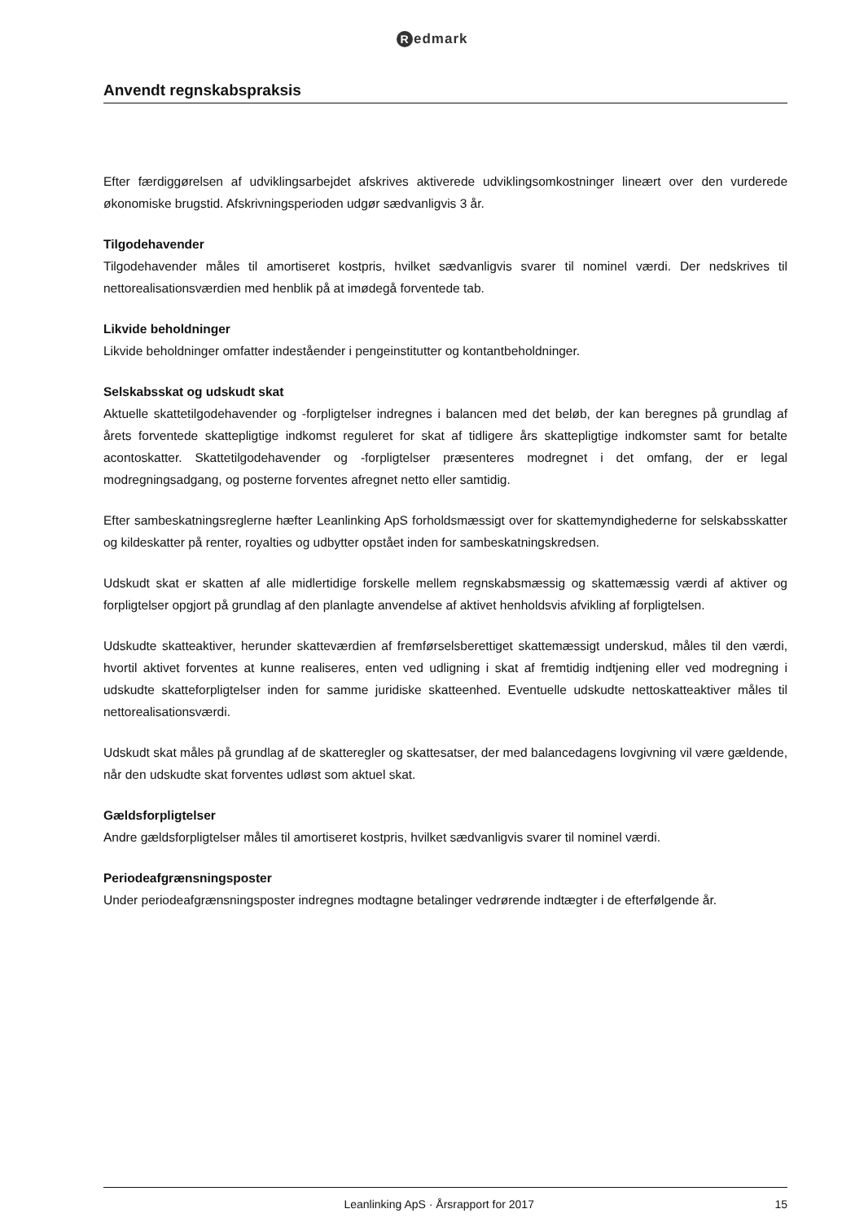Redmark
Anvendt regnskabspraksis
Efter færdiggørelsen af udviklingsarbejdet afskrives aktiverede udviklingsomkostninger lineært over den vurderede økonomiske brugstid. Afskrivningsperioden udgør sædvanligvis 3 år.
Tilgodehavender
Tilgodehavender måles til amortiseret kostpris, hvilket sædvanligvis svarer til nominel værdi. Der nedskrives til nettorealisationsværdien med henblik på at imødegå forventede tab.
Likvide beholdninger
Likvide beholdninger omfatter indeståender i pengeinstitutter og kontantbeholdninger.
Selskabsskat og udskudt skat
Aktuelle skattetilgodehavender og -forpligtelser indregnes i balancen med det beløb, der kan beregnes på grundlag af årets forventede skattepligtige indkomst reguleret for skat af tidligere års skattepligtige indkomster samt for betalte acontoskatter. Skattetilgodehavender og -forpligtelser præsenteres modregnet i det omfang, der er legal modregningsadgang, og posterne forventes afregnet netto eller samtidig.
Efter sambeskatningsreglerne hæfter Leanlinking ApS forholdsmæssigt over for skattemyndighederne for selskabsskatter og kildeskatter på renter, royalties og udbytter opstået inden for sambeskatningskredsen.
Udskudt skat er skatten af alle midlertidige forskelle mellem regnskabsmæssig og skattemæssig værdi af aktiver og forpligtelser opgjort på grundlag af den planlagte anvendelse af aktivet henholdsvis afvikling af forpligtelsen.
Udskudte skatteaktiver, herunder skatteværdien af fremførselsberettiget skattemæssigt underskud, måles til den værdi, hvortil aktivet forventes at kunne realiseres, enten ved udligning i skat af fremtidig indtjening eller ved modregning i udskudte skatteforpligtelser inden for samme juridiske skatteenhed. Eventuelle udskudte nettoskatteaktiver måles til nettorealisationsværdi.
Udskudt skat måles på grundlag af de skatteregler og skattesatser, der med balancedagens lovgivning vil være gældende, når den udskudte skat forventes udløst som aktuel skat.
Gældsforpligtelser
Andre gældsforpligtelser måles til amortiseret kostpris, hvilket sædvanligvis svarer til nominel værdi.
Periodeafgrænsningsposter
Under periodeafgrænsningsposter indregnes modtagne betalinger vedrørende indtægter i de efterfølgende år.
Leanlinking ApS · Årsrapport for 2017 15